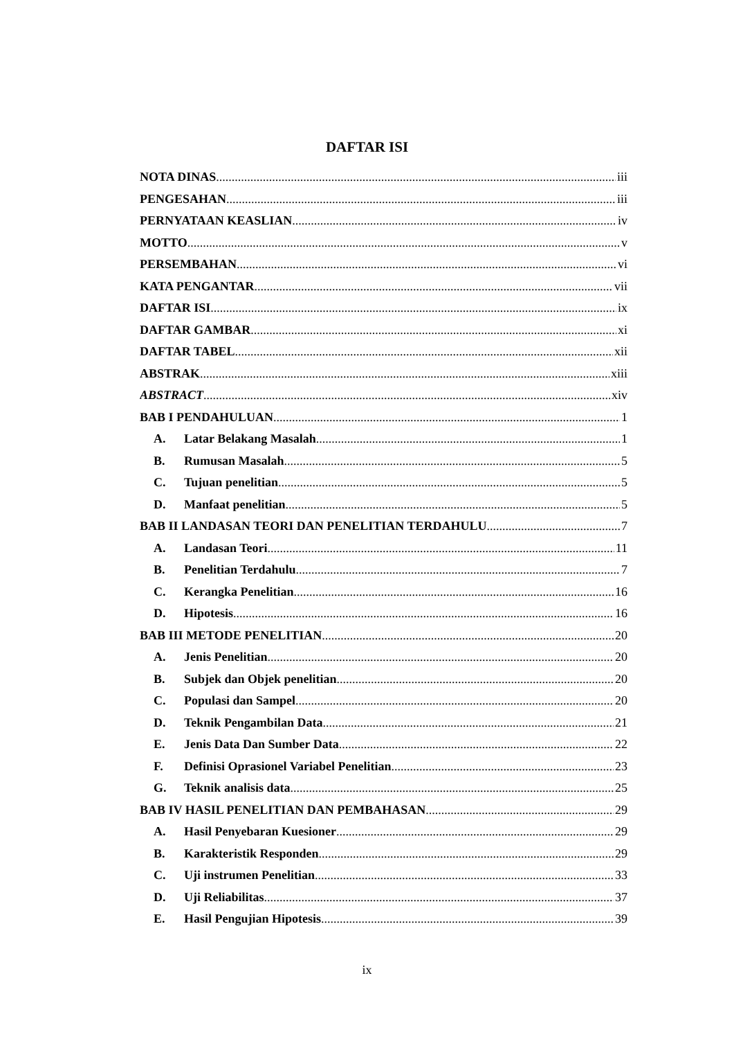DAFTAR ISI
NOTA DINAS iii
PENGESAHAN iii
PERNYATAAN KEASLIAN iv
MOTTO v
PERSEMBAHAN vi
KATA PENGANTAR vii
DAFTAR ISI ix
DAFTAR GAMBAR xi
DAFTAR TABEL xii
ABSTRAK xiii
ABSTRACT xiv
BAB I PENDAHULUAN 1
A. Latar Belakang Masalah 1
B. Rumusan Masalah 5
C. Tujuan penelitian 5
D. Manfaat penelitian 5
BAB II LANDASAN TEORI DAN PENELITIAN TERDAHULU 7
A. Landasan Teori 11
B. Penelitian Terdahulu 7
C. Kerangka Penelitian 16
D. Hipotesis 16
BAB III METODE PENELITIAN 20
A. Jenis Penelitian 20
B. Subjek dan Objek penelitian 20
C. Populasi dan Sampel 20
D. Teknik Pengambilan Data 21
E. Jenis Data Dan Sumber Data 22
F. Definisi Oprasionel Variabel Penelitian 23
G. Teknik analisis data 25
BAB IV HASIL PENELITIAN DAN PEMBAHASAN 29
A. Hasil Penyebaran Kuesioner 29
B. Karakteristik Responden 29
C. Uji instrumen Penelitian 33
D. Uji Reliabilitas 37
E. Hasil Pengujian Hipotesis 39
ix